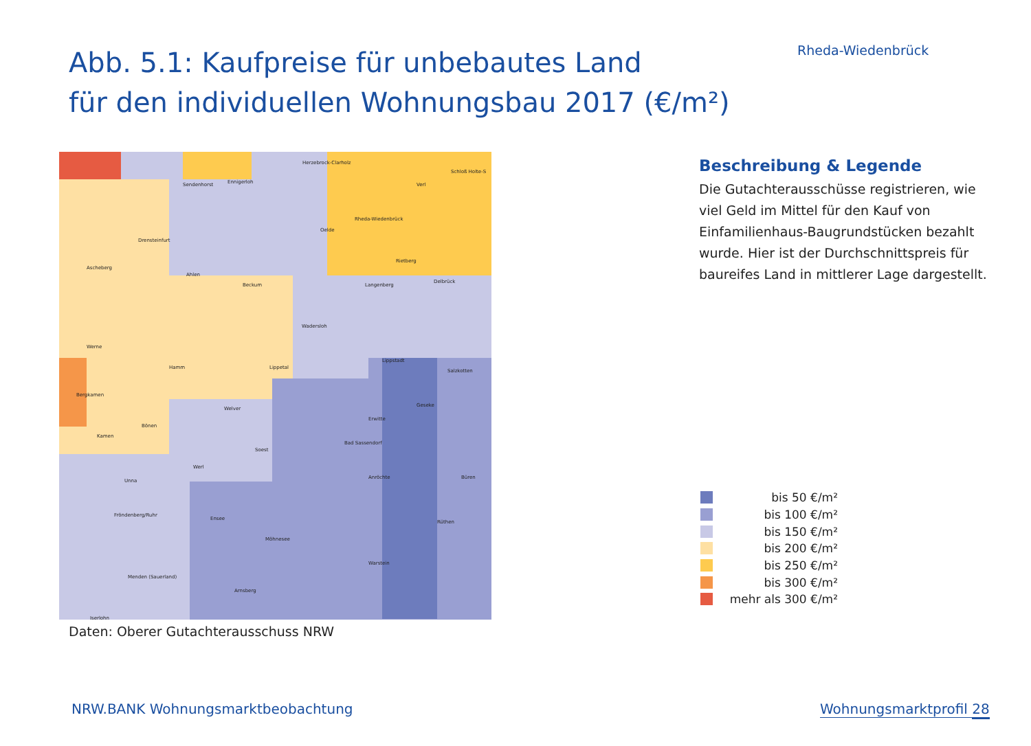Rheda-Wiedenbrück
Abb. 5.1: Kaufpreise für unbebautes Land
für den individuellen Wohnungsbau 2017 (€/m²)
Sendenhorst Ennigerloh
Herzebrock-Clarholz
Rheda-Wiedenbrück
Verl
Schloß Holte-S
Drensteinfurt
Oelde
Ascheberg
Ahlen
Beckum Langenberg
Rietberg
Delbrück
Wadersloh
Werne
Hamm Lippetal
Lippstadt
Salzkotten
Bergkamen
Welver
Geseke
Bönen
Erwitte
Kamen
Bad Sassendorf
Soest
Werl
Anröchte Büren
Unna
Fröndenberg/Ruhr
Ensee
Rüthen
Möhnesee
Warstein
Menden (Sauerland)
Arnsberg
Iserlohn
Daten: Oberer Gutachterausschuss NRW
Beschreibung & Legende
Die Gutachterausschüsse registrieren, wie viel Geld im Mittel für den Kauf von Einfamilienhaus-Baugrundstücken bezahlt wurde. Hier ist der Durchschnittspreis für baureifes Land in mittlerer Lage dargestellt.
bis 50 €/m²
bis 100 €/m²
bis 150 €/m²
bis 200 €/m²
bis 250 €/m²
bis 300 €/m²
mehr als 300 €/m²
NRW.BANK Wohnungsmarktbeobachtung
Wohnungsmarktprofil 28